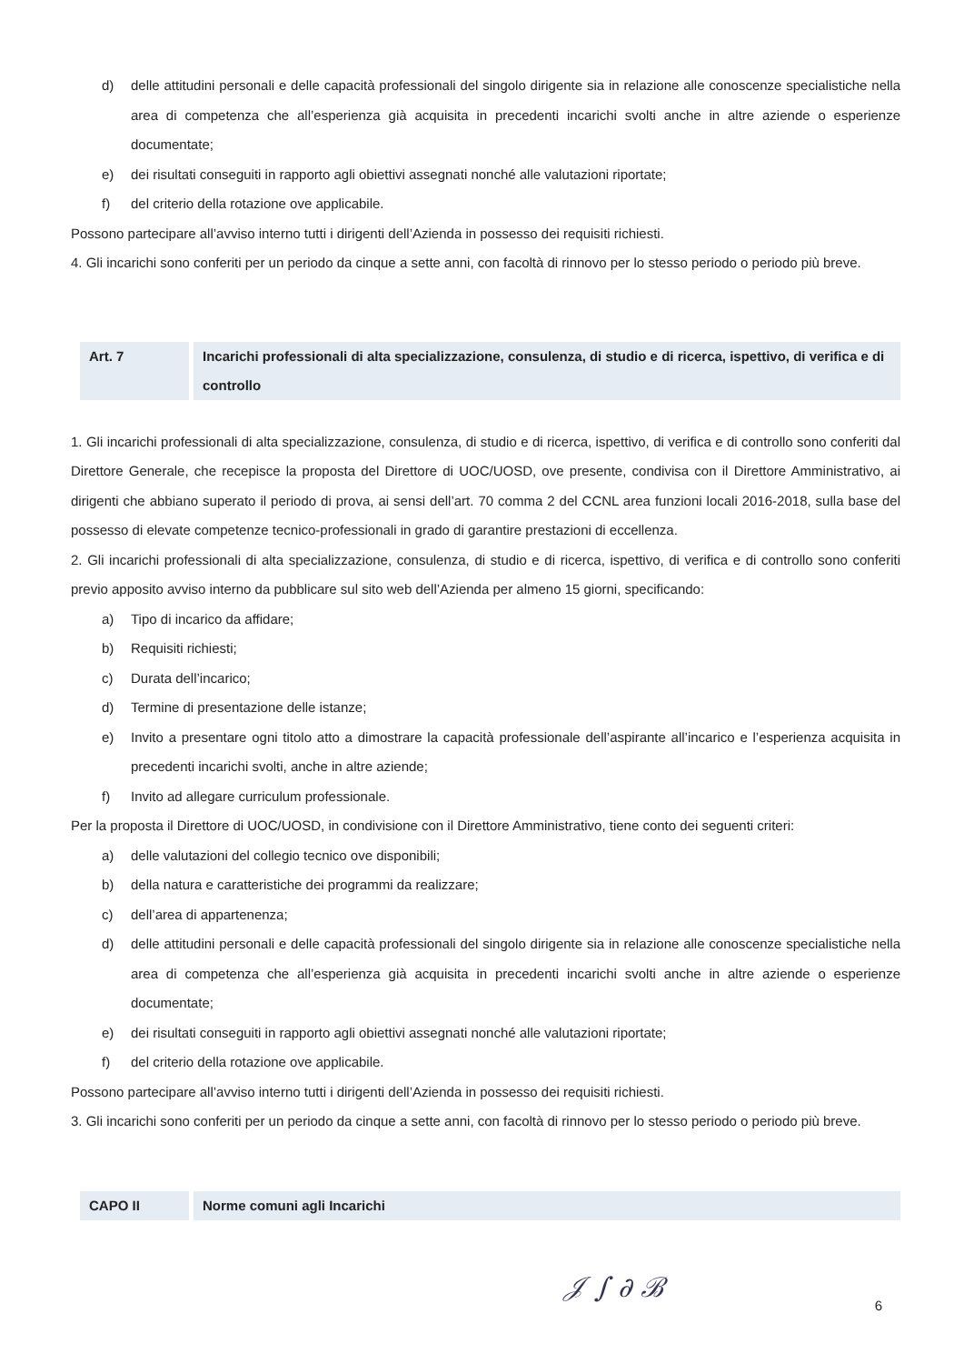d) delle attitudini personali e delle capacità professionali del singolo dirigente sia in relazione alle conoscenze specialistiche nella area di competenza che all’esperienza già acquisita in precedenti incarichi svolti anche in altre aziende o esperienze documentate;
e) dei risultati conseguiti in rapporto agli obiettivi assegnati nonché alle valutazioni riportate;
f) del criterio della rotazione ove applicabile.
Possono partecipare all’avviso interno tutti i dirigenti dell’Azienda in possesso dei requisiti richiesti.
4. Gli incarichi sono conferiti per un periodo da cinque a sette anni, con facoltà di rinnovo per lo stesso periodo o periodo più breve.
Art. 7 Incarichi professionali di alta specializzazione, consulenza, di studio e di ricerca, ispettivo, di verifica e di controllo
1. Gli incarichi professionali di alta specializzazione, consulenza, di studio e di ricerca, ispettivo, di verifica e di controllo sono conferiti dal Direttore Generale, che recepisce la proposta del Direttore di UOC/UOSD, ove presente, condivisa con il Direttore Amministrativo, ai dirigenti che abbiano superato il periodo di prova, ai sensi dell’art. 70 comma 2 del CCNL area funzioni locali 2016-2018, sulla base del possesso di elevate competenze tecnico-professionali in grado di garantire prestazioni di eccellenza.
2. Gli incarichi professionali di alta specializzazione, consulenza, di studio e di ricerca, ispettivo, di verifica e di controllo sono conferiti previo apposito avviso interno da pubblicare sul sito web dell’Azienda per almeno 15 giorni, specificando:
a) Tipo di incarico da affidare;
b) Requisiti richiesti;
c) Durata dell’incarico;
d) Termine di presentazione delle istanze;
e) Invito a presentare ogni titolo atto a dimostrare la capacità professionale dell’aspirante all’incarico e l’esperienza acquisita in precedenti incarichi svolti, anche in altre aziende;
f) Invito ad allegare curriculum professionale.
Per la proposta il Direttore di UOC/UOSD, in condivisione con il Direttore Amministrativo, tiene conto dei seguenti criteri:
a) delle valutazioni del collegio tecnico ove disponibili;
b) della natura e caratteristiche dei programmi da realizzare;
c) dell’area di appartenenza;
d) delle attitudini personali e delle capacità professionali del singolo dirigente sia in relazione alle conoscenze specialistiche nella area di competenza che all’esperienza già acquisita in precedenti incarichi svolti anche in altre aziende o esperienze documentate;
e) dei risultati conseguiti in rapporto agli obiettivi assegnati nonché alle valutazioni riportate;
f) del criterio della rotazione ove applicabile.
Possono partecipare all’avviso interno tutti i dirigenti dell’Azienda in possesso dei requisiti richiesti.
3. Gli incarichi sono conferiti per un periodo da cinque a sette anni, con facoltà di rinnovo per lo stesso periodo o periodo più breve.
CAPO II Norme comuni agli Incarichi
𝒥 ∫ ∂ ℬ 6